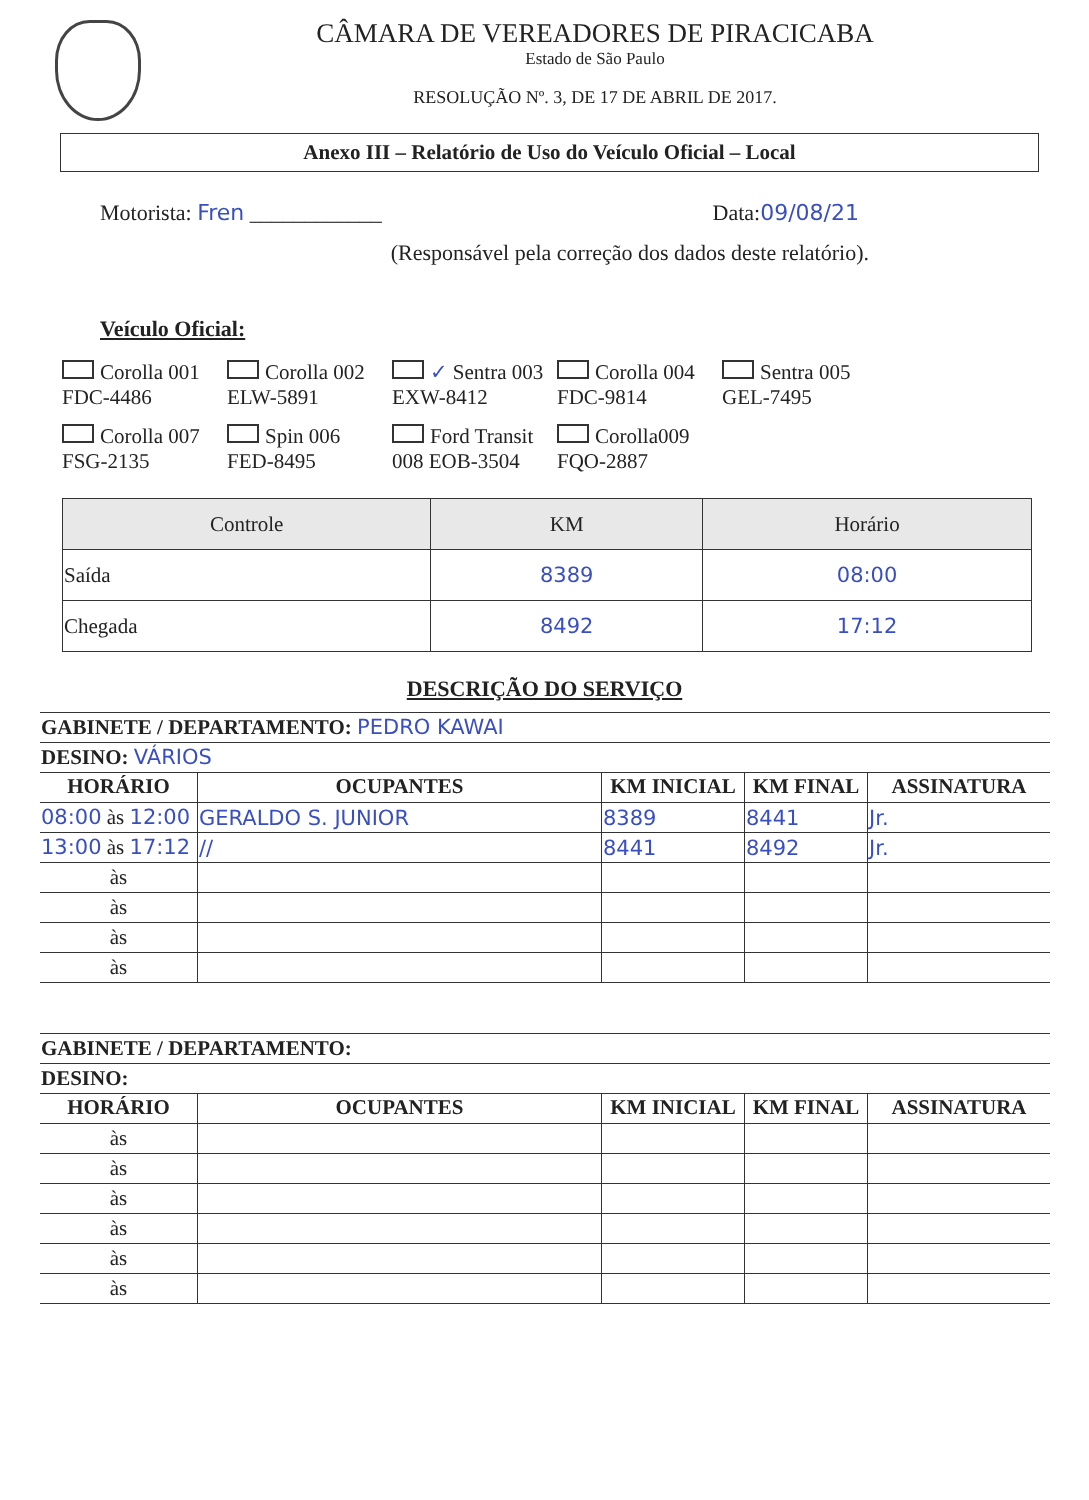CÂMARA DE VEREADORES DE PIRACICABA
Estado de São Paulo
RESOLUÇÃO Nº. 3, DE 17 DE ABRIL DE 2017.
Anexo III – Relatório de Uso do Veículo Oficial – Local
Motorista: Fren ____________ Data:09/08/21
(Responsável pela correção dos dados deste relatório).
Veículo Oficial:
Corolla 001 FDC-4486
Corolla 002 ELW-5891
✓ Sentra 003 EXW-8412
Corolla 004 FDC-9814
Sentra 005 GEL-7495
Corolla 007 FSG-2135
Spin 006 FED-8495
Ford Transit 008 EOB-3504
Corolla009 FQO-2887
| Controle | KM | Horário |
| --- | --- | --- |
| Saída | 8389 | 08:00 |
| Chegada | 8492 | 17:12 |
DESCRIÇÃO DO SERVIÇO
| GABINETE / DEPARTAMENTO: PEDRO KAWAI | | | | |
| DESINO: VÁRIOS | | | | |
| HORÁRIO | OCUPANTES | KM INICIAL | KM FINAL | ASSINATURA |
| 08:00 às 12:00 | GERALDO S. JUNIOR | 8389 | 8441 | Jr. |
| 13:00 às 17:12 | // | 8441 | 8492 | Jr. |
| às | | | | |
| às | | | | |
| às | | | | |
| às | | | | |
| GABINETE / DEPARTAMENTO: | | | | |
| DESINO: | | | | |
| HORÁRIO | OCUPANTES | KM INICIAL | KM FINAL | ASSINATURA |
| às | | | | |
| às | | | | |
| às | | | | |
| às | | | | |
| às | | | | |
| às | | | | |